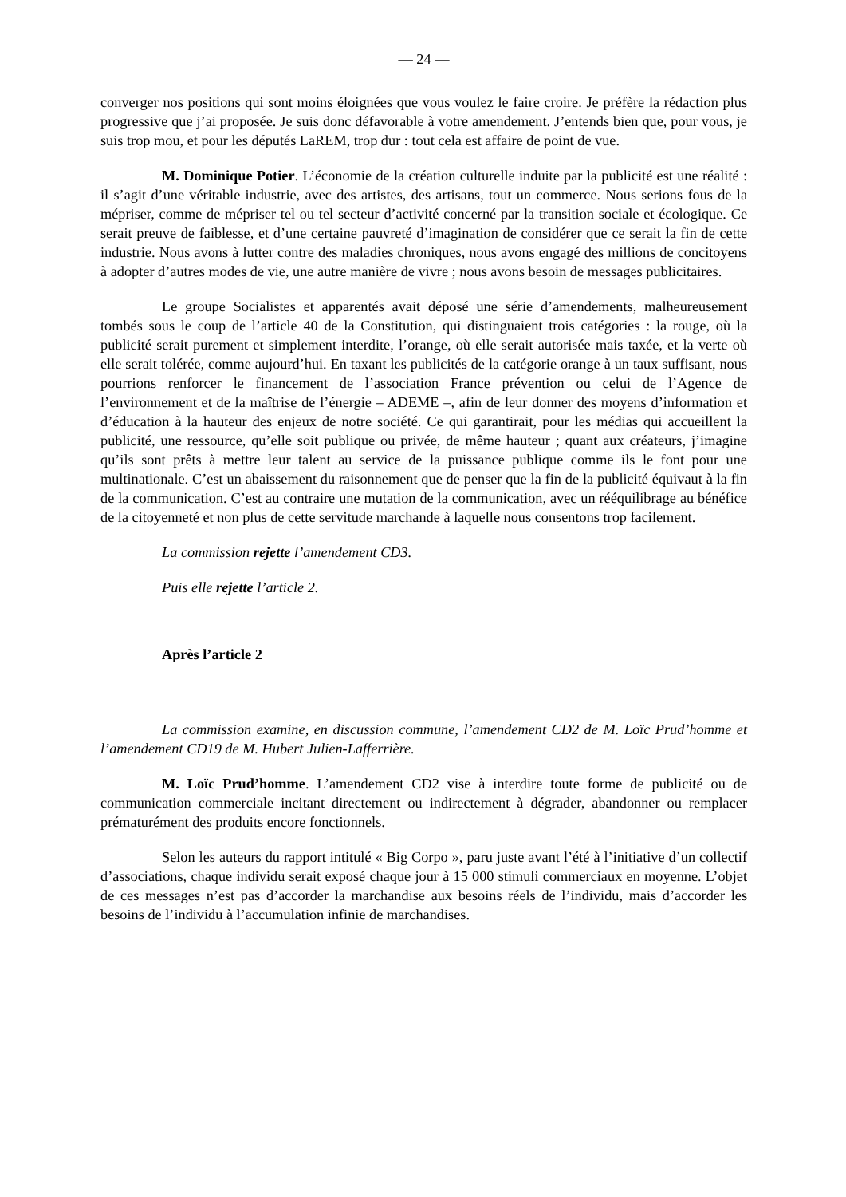— 24 —
converger nos positions qui sont moins éloignées que vous voulez le faire croire. Je préfère la rédaction plus progressive que j’ai proposée. Je suis donc défavorable à votre amendement. J’entends bien que, pour vous, je suis trop mou, et pour les députés LaREM, trop dur : tout cela est affaire de point de vue.
M. Dominique Potier. L’économie de la création culturelle induite par la publicité est une réalité : il s’agit d’une véritable industrie, avec des artistes, des artisans, tout un commerce. Nous serions fous de la mépriser, comme de mépriser tel ou tel secteur d’activité concerné par la transition sociale et écologique. Ce serait preuve de faiblesse, et d’une certaine pauvreté d’imagination de considérer que ce serait la fin de cette industrie. Nous avons à lutter contre des maladies chroniques, nous avons engagé des millions de concitoyens à adopter d’autres modes de vie, une autre manière de vivre ; nous avons besoin de messages publicitaires.
Le groupe Socialistes et apparentés avait déposé une série d’amendements, malheureusement tombés sous le coup de l’article 40 de la Constitution, qui distinguaient trois catégories : la rouge, où la publicité serait purement et simplement interdite, l’orange, où elle serait autorisée mais taxée, et la verte où elle serait tolérée, comme aujourd’hui. En taxant les publicités de la catégorie orange à un taux suffisant, nous pourrions renforcer le financement de l’association France prévention ou celui de l’Agence de l’environnement et de la maîtrise de l’énergie – ADEME –, afin de leur donner des moyens d’information et d’éducation à la hauteur des enjeux de notre société. Ce qui garantirait, pour les médias qui accueillent la publicité, une ressource, qu’elle soit publique ou privée, de même hauteur ; quant aux créateurs, j’imagine qu’ils sont prêts à mettre leur talent au service de la puissance publique comme ils le font pour une multinationale. C’est un abaissement du raisonnement que de penser que la fin de la publicité équivaut à la fin de la communication. C’est au contraire une mutation de la communication, avec un rééquilibrage au bénéfice de la citoyenneté et non plus de cette servitude marchande à laquelle nous consentons trop facilement.
La commission rejette l’amendement CD3.
Puis elle rejette l’article 2.
Après l’article 2
La commission examine, en discussion commune, l’amendement CD2 de M. Loïc Prud’homme et l’amendement CD19 de M. Hubert Julien-Lafferrière.
M. Loïc Prud’homme. L’amendement CD2 vise à interdire toute forme de publicité ou de communication commerciale incitant directement ou indirectement à dégrader, abandonner ou remplacer prématurément des produits encore fonctionnels.
Selon les auteurs du rapport intitulé « Big Corpo », paru juste avant l’été à l’initiative d’un collectif d’associations, chaque individu serait exposé chaque jour à 15 000 stimuli commerciaux en moyenne. L’objet de ces messages n’est pas d’accorder la marchandise aux besoins réels de l’individu, mais d’accorder les besoins de l’individu à l’accumulation infinie de marchandises.